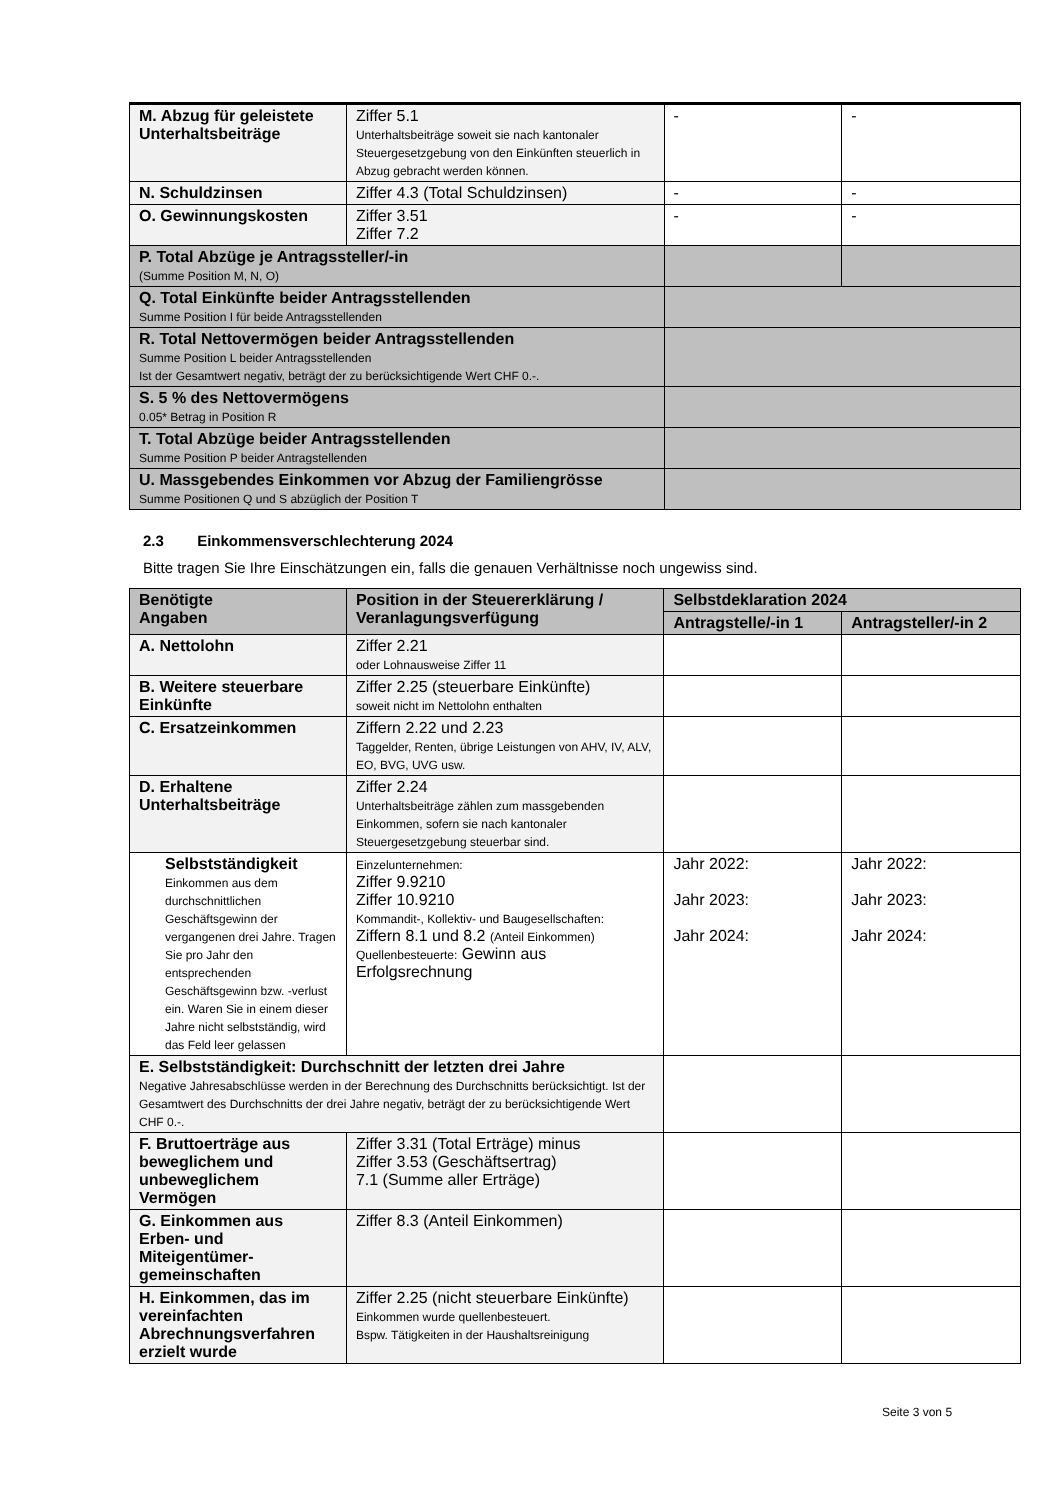| M. Abzug für geleistete Unterhaltsbeiträge | Ziffer 5.1 Unterhaltsbeiträge soweit sie nach kantonaler Steuergesetzgebung von den Einkünften steuerlich in Abzug gebracht werden können. | - | - |
| N. Schuldzinsen | Ziffer 4.3 (Total Schuldzinsen) | - | - |
| O. Gewinnungskosten | Ziffer 3.51 Ziffer 7.2 | - | - |
| P. Total Abzüge je Antragssteller/-in (Summe Position M, N, O) | | | |
| Q. Total Einkünfte beider Antragsstellenden Summe Position I für beide Antragsstellenden | | | |
| R. Total Nettovermögen beider Antragsstellenden Summe Position L beider Antragsstellenden Ist der Gesamtwert negativ, beträgt der zu berücksichtigende Wert CHF 0.-. | | | |
| S. 5 % des Nettovermögens 0.05* Betrag in Position R | | | |
| T. Total Abzüge beider Antragsstellenden Summe Position P beider Antragstellenden | | | |
| U. Massgebendes Einkommen vor Abzug der Familiengrösse Summe Positionen Q und S abzüglich der Position T | | | |
2.3 Einkommensverschlechterung 2024
Bitte tragen Sie Ihre Einschätzungen ein, falls die genauen Verhältnisse noch ungewiss sind.
| Benötigte Angaben | Position in der Steuererklärung / Veranlagungsverfügung | Selbstdeklaration 2024 | |
| --- | --- | --- | --- |
| | | Antragstelle/-in 1 | Antragsteller/-in 2 |
| A. Nettolohn | Ziffer 2.21 oder Lohnausweise Ziffer 11 | | |
| B. Weitere steuerbare Einkünfte | Ziffer 2.25 (steuerbare Einkünfte) soweit nicht im Nettolohn enthalten | | |
| C. Ersatzeinkommen | Ziffern 2.22 und 2.23 Taggelder, Renten, übrige Leistungen von AHV, IV, ALV, EO, BVG, UVG usw. | | |
| D. Erhaltene Unterhaltsbeiträge | Ziffer 2.24 Unterhaltsbeiträge zählen zum massgebenden Einkommen, sofern sie nach kantonaler Steuergesetzgebung steuerbar sind. | | |
| Selbstständigkeit Einkommen aus dem durchschnittlichen Geschäftsgewinn der vergangenen drei Jahre. Tragen Sie pro Jahr den entsprechenden Geschäftsgewinn bzw. -verlust ein. Waren Sie in einem dieser Jahre nicht selbstständig, wird das Feld leer gelassen | Einzelunternehmen: Ziffer 9.9210 Ziffer 10.9210 Kommandit-, Kollektiv- und Baugesellschaften: Ziffern 8.1 und 8.2 (Anteil Einkommen) Quellenbesteuerte: Gewinn aus Erfolgsrechnung | Jahr 2022: Jahr 2023: Jahr 2024: | Jahr 2022: Jahr 2023: Jahr 2024: |
| E. Selbstständigkeit: Durchschnitt der letzten drei Jahre Negative Jahresabschlüsse werden in der Berechnung des Durchschnitts berücksichtigt. Ist der Gesamtwert des Durchschnitts der drei Jahre negativ, beträgt der zu berücksichtigende Wert CHF 0.-. | | | |
| F. Bruttoerträge aus beweglichem und unbeweglichem Vermögen | Ziffer 3.31 (Total Erträge) minus Ziffer 3.53 (Geschäftsertrag) 7.1 (Summe aller Erträge) | | |
| G. Einkommen aus Erben- und Miteigentümer-gemeinschaften | Ziffer 8.3 (Anteil Einkommen) | | |
| H. Einkommen, das im vereinfachten Abrechnungsverfahren erzielt wurde | Ziffer 2.25 (nicht steuerbare Einkünfte) Einkommen wurde quellenbesteuert. Bspw. Tätigkeiten in der Haushaltsreinigung | | |
Seite 3 von 5